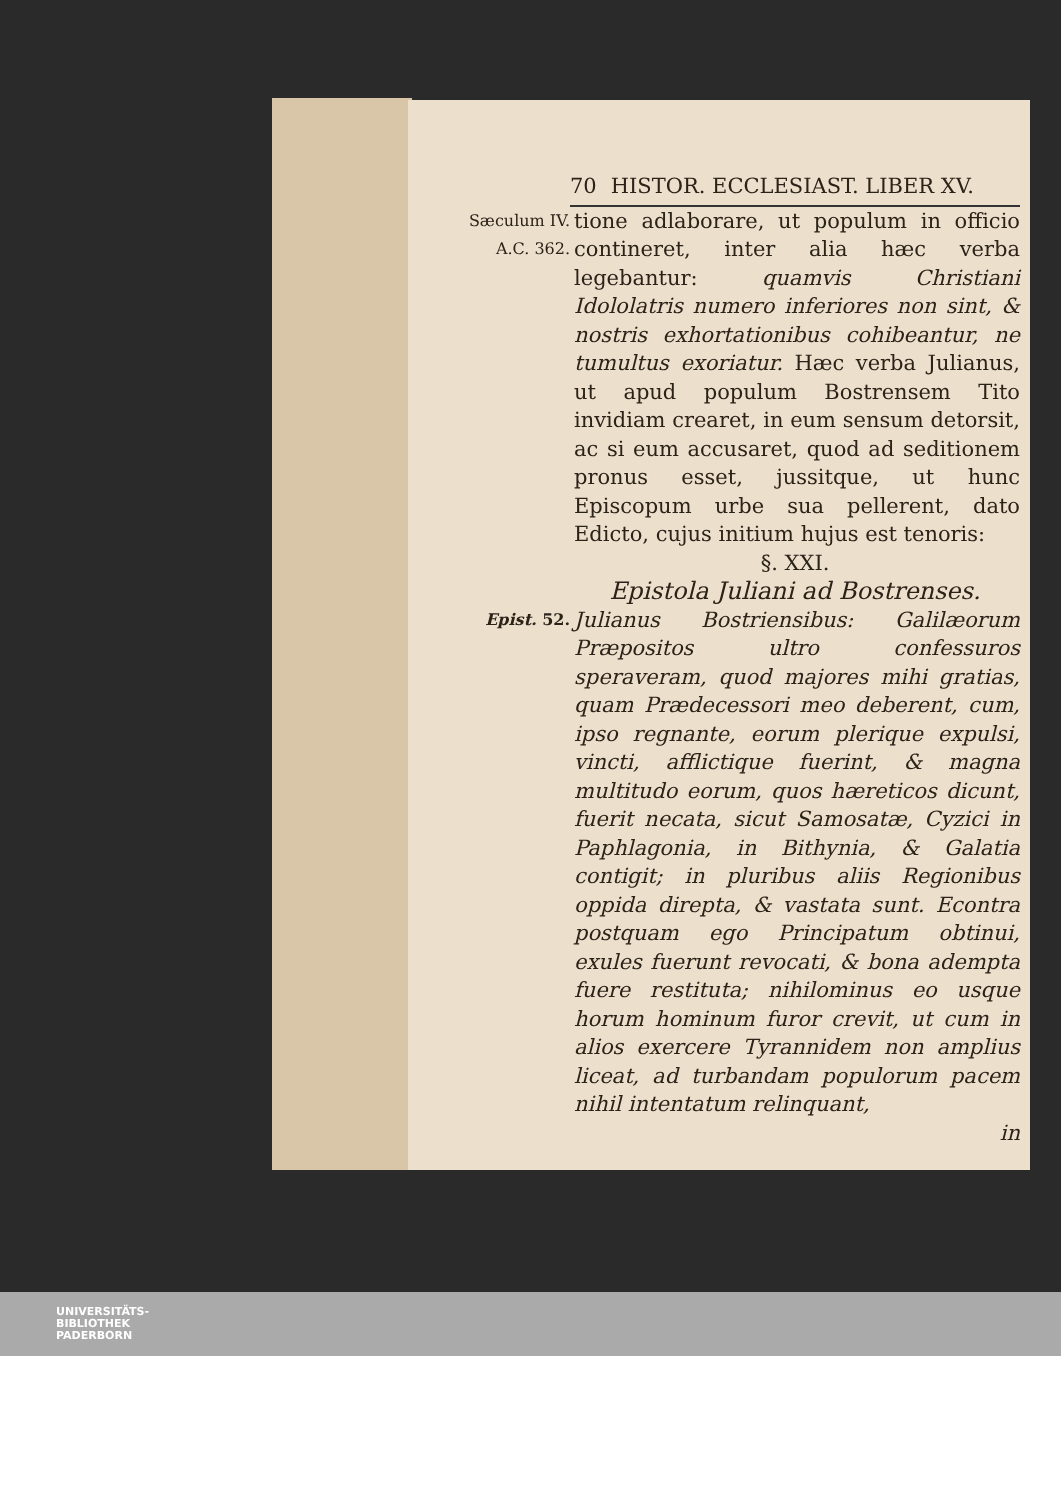70 HISTOR. ECCLESIAST. LIBER XV.
Sæculum IV.
A.C. 362.
tione adlaborare, ut populum in officio contineret, inter alia hæc verba legebantur: quamvis Christiani Idololatris numero inferiores non sint, & nostris exhortationibus cohibeantur, ne tumultus exoriatur. Hæc verba Julianus, ut apud populum Bostrensem Tito invidiam crearet, in eum sensum detorsit, ac si eum accusaret, quod ad seditionem pronus esset, jussitque, ut hunc Episcopum urbe sua pellerent, dato Edicto, cujus initium hujus est tenoris:
§. XXI.
Epistola Juliani ad Bostrenses.
Epist. 52.
Julianus Bostriensibus: Galilæorum Præpositos ultro confessuros speraveram, quod majores mihi gratias, quam Prædecessori meo deberent, cum, ipso regnante, eorum plerique expulsi, vincti, afflictique fuerint, & magna multitudo eorum, quos hæreticos dicunt, fuerit necata, sicut Samosatæ, Cyzici in Paphlagonia, in Bithynia, & Galatia contigit; in pluribus aliis Regionibus oppida direpta, & vastata sunt. Econtra postquam ego Principatum obtinui, exules fuerunt revocati, & bona adempta fuere restituta; nihilominus eo usque horum hominum furor crevit, ut cum in alios exercere Tyrannidem non amplius liceat, ad turbandam populorum pacem nihil intentatum relinquant,
in
UNIVERSITÄTS-
BIBLIOTHEK
PADERBORN